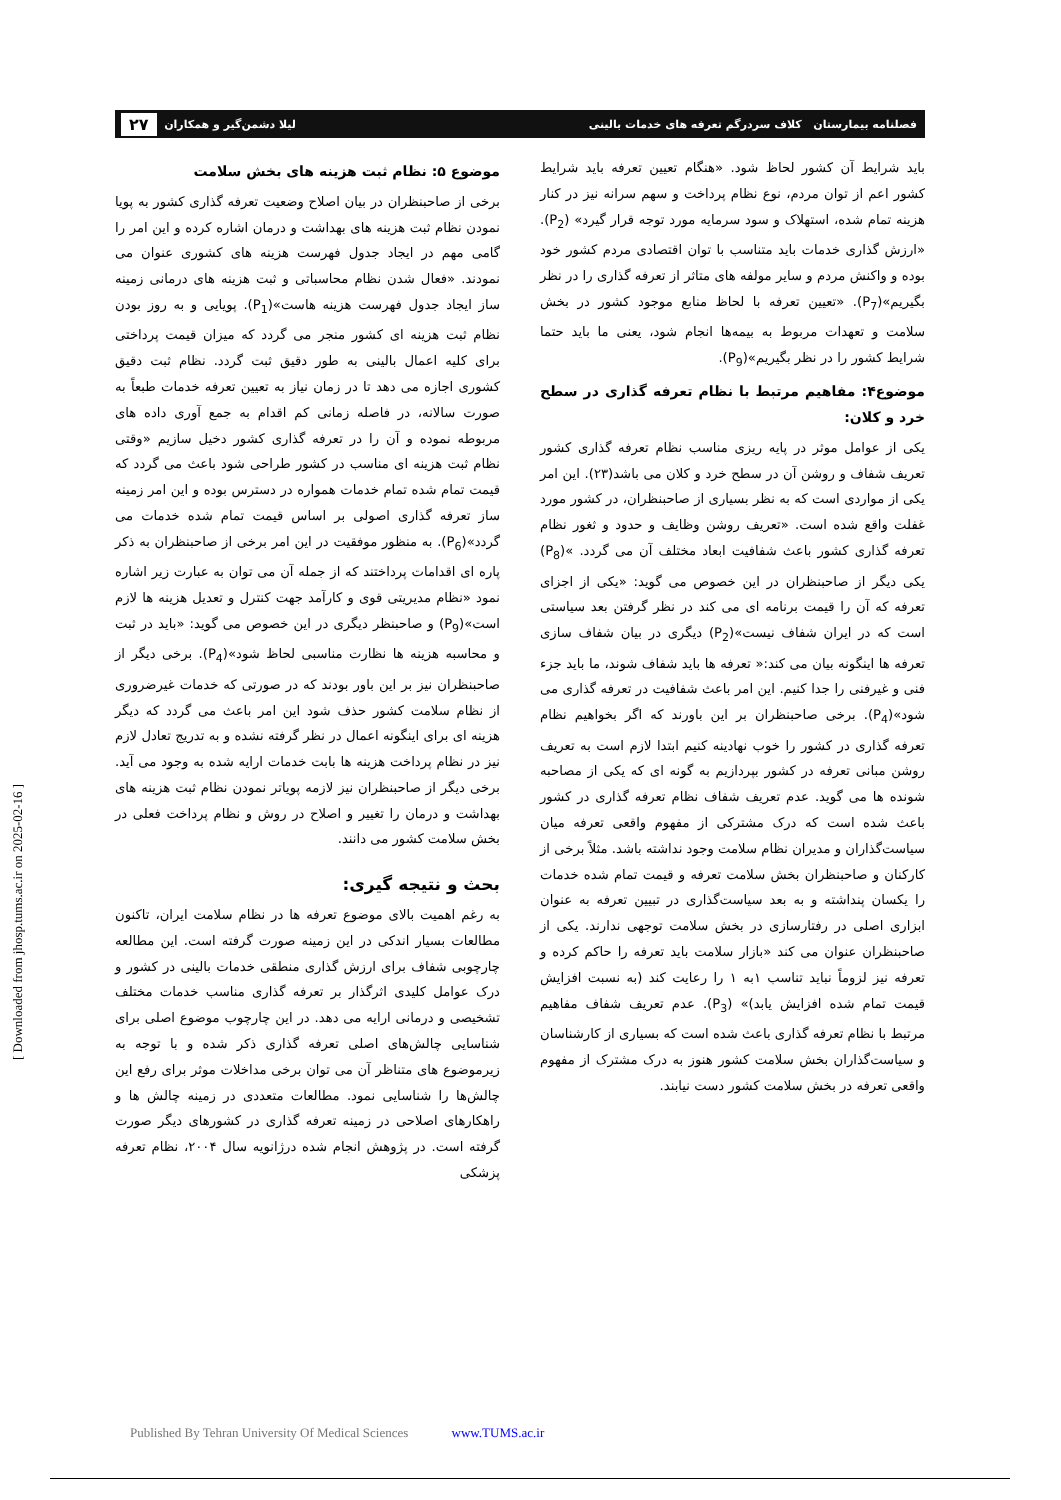فصلنامه بیمارستان کلاف سردرگم تعرفه های خدمات بالینی
لیلا دشمن‌گیر و همکاران ۲۷
باید شرایط آن کشور لحاظ شود. «هنگام تعیین تعرفه باید شرایط کشور اعم از توان مردم، نوع نظام پرداخت و سهم سرانه نیز در کنار هزینه تمام شده، استهلاک و سود سرمایه مورد توجه قرار گیرد» (P<sub>2</sub>). «ارزش گذاری خدمات باید متناسب با توان اقتصادی مردم کشور خود بوده و واکنش مردم و سایر مولفه های متاثر از تعرفه گذاری را در نظر بگیریم»(P<sub>7</sub>). «تعیین تعرفه با لحاظ منابع موجود کشور در بخش سلامت و تعهدات مربوط به بیمه‌ها انجام شود، یعنی ما باید حتما شرایط کشور را در نظر بگیریم»(P<sub>9</sub>).
موضوع۴: مفاهیم مرتبط با نظام تعرفه گذاری در سطح خرد و کلان:
یکی از عوامل موثر در پایه ریزی مناسب نظام تعرفه گذاری کشور تعریف شفاف و روشن آن در سطح خرد و کلان می باشد(۲۳). این امر یکی از مواردی است که به نظر بسیاری از صاحبنظران، در کشور مورد غفلت واقع شده است. «تعریف روشن وظایف و حدود و ثغور نظام تعرفه گذاری کشور باعث شفافیت ابعاد مختلف آن می گردد. »(P<sub>8</sub>) یکی دیگر از صاحبنظران در این خصوص می گوید: «یکی از اجزای تعرفه که آن را قیمت برنامه ای می کند در نظر گرفتن بعد سیاستی است که در ایران شفاف نیست»(P<sub>2</sub>) دیگری در بیان شفاف سازی تعرفه ها اینگونه بیان می کند:« تعرفه ها باید شفاف شوند، ما باید جزء فنی و غیرفنی را جدا کنیم. این امر باعث شفافیت در تعرفه گذاری می شود»(P<sub>4</sub>). برخی صاحبنظران بر این باورند که اگر بخواهیم نظام تعرفه گذاری در کشور را خوب نهادینه کنیم ابتدا لازم است به تعریف روشن مبانی تعرفه در کشور بپردازیم به گونه ای که یکی از مصاحبه شونده ها می گوید. عدم تعریف شفاف نظام تعرفه گذاری در کشور باعث شده است که درک مشترکی از مفهوم واقعی تعرفه میان سیاست‌گذاران و مدیران نظام سلامت وجود نداشته باشد. مثلاً برخی از کارکنان و صاحبنظران بخش سلامت تعرفه و قیمت تمام شده خدمات را یکسان پنداشته و به بعد سیاست‌گذاری در تبیین تعرفه به عنوان ابزاری اصلی در رفتارسازی در بخش سلامت توجهی ندارند. یکی از صاحبنظران عنوان می کند «بازار سلامت باید تعرفه را حاکم کرده و تعرفه نیز لزوماً نباید تناسب ۱به ۱ را رعایت کند (به نسبت افزایش قیمت تمام شده افزایش یابد)» (P<sub>3</sub>). عدم تعریف شفاف مفاهیم مرتبط با نظام تعرفه گذاری باعث شده است که بسیاری از کارشناسان و سیاست‌گذاران بخش سلامت کشور هنوز به درک مشترک از مفهوم واقعی تعرفه در بخش سلامت کشور دست نیابند.
موضوع ۵: نظام ثبت هزینه های بخش سلامت
برخی از صاحبنظران در بیان اصلاح وضعیت تعرفه گذاری کشور به پویا نمودن نظام ثبت هزینه های بهداشت و درمان اشاره کرده و این امر را گامی مهم در ایجاد جدول فهرست هزینه های کشوری عنوان می نمودند. «فعال شدن نظام محاسباتی و ثبت هزینه های درمانی زمینه ساز ایجاد جدول فهرست هزینه هاست»(P<sub>1</sub>). پویایی و به روز بودن نظام ثبت هزینه ای کشور منجر می گردد که میزان قیمت پرداختی برای کلیه اعمال بالینی به طور دقیق ثبت گردد. نظام ثبت دقیق کشوری اجازه می دهد تا در زمان نیاز به تعیین تعرفه خدمات طبعاً به صورت سالانه، در فاصله زمانی کم اقدام به جمع آوری داده های مربوطه نموده و آن را در تعرفه گذاری کشور دخیل سازیم «وقتی نظام ثبت هزینه ای مناسب در کشور طراحی شود باعث می گردد که قیمت تمام شده تمام خدمات همواره در دسترس بوده و این امر زمینه ساز تعرفه گذاری اصولی بر اساس قیمت تمام شده خدمات می گردد»(P<sub>6</sub>). به منظور موفقیت در این امر برخی از صاحبنظران به ذکر پاره ای اقدامات پرداختند که از جمله آن می توان به عبارت زیر اشاره نمود «نظام مدیریتی قوی و کارآمد جهت کنترل و تعدیل هزینه ها لازم است»(P<sub>9</sub>) و صاحبنظر دیگری در این خصوص می گوید: «باید در ثبت و محاسبه هزینه ها نظارت مناسبی لحاظ شود»(P<sub>4</sub>). برخی دیگر از صاحبنظران نیز بر این باور بودند که در صورتی که خدمات غیرضروری از نظام سلامت کشور حذف شود این امر باعث می گردد که دیگر هزینه ای برای اینگونه اعمال در نظر گرفته نشده و به تدریج تعادل لازم نیز در نظام پرداخت هزینه ها بابت خدمات ارایه شده به وجود می آید. برخی دیگر از صاحبنظران نیز لازمه پویاتر نمودن نظام ثبت هزینه های بهداشت و درمان را تغییر و اصلاح در روش و نظام پرداخت فعلی در بخش سلامت کشور می دانند.
بحث و نتیجه گیری:
به رغم اهمیت بالای موضوع تعرفه ها در نظام سلامت ایران، تاکنون مطالعات بسیار اندکی در این زمینه صورت گرفته است. این مطالعه چارچوبی شفاف برای ارزش گذاری منطقی خدمات بالینی در کشور و درک عوامل کلیدی اثرگذار بر تعرفه گذاری مناسب خدمات مختلف تشخیصی و درمانی ارایه می دهد. در این چارچوب موضوع اصلی برای شناسایی چالش‌های اصلی تعرفه گذاری ذکر شده و با توجه به زیرموضوع های متناظر آن می توان برخی مداخلات موثر برای رفع این چالش‌ها را شناسایی نمود. مطالعات متعددی در زمینه چالش ها و راهکارهای اصلاحی در زمینه تعرفه گذاری در کشورهای دیگر صورت گرفته است. در پژوهش انجام شده درژانویه سال ۲۰۰۴، نظام تعرفه پزشکی
[ Downloaded from jhosp.tums.ac.ir on 2025-02-16 ]
Published By Tehran University Of Medical Sciences www.TUMS.ac.ir